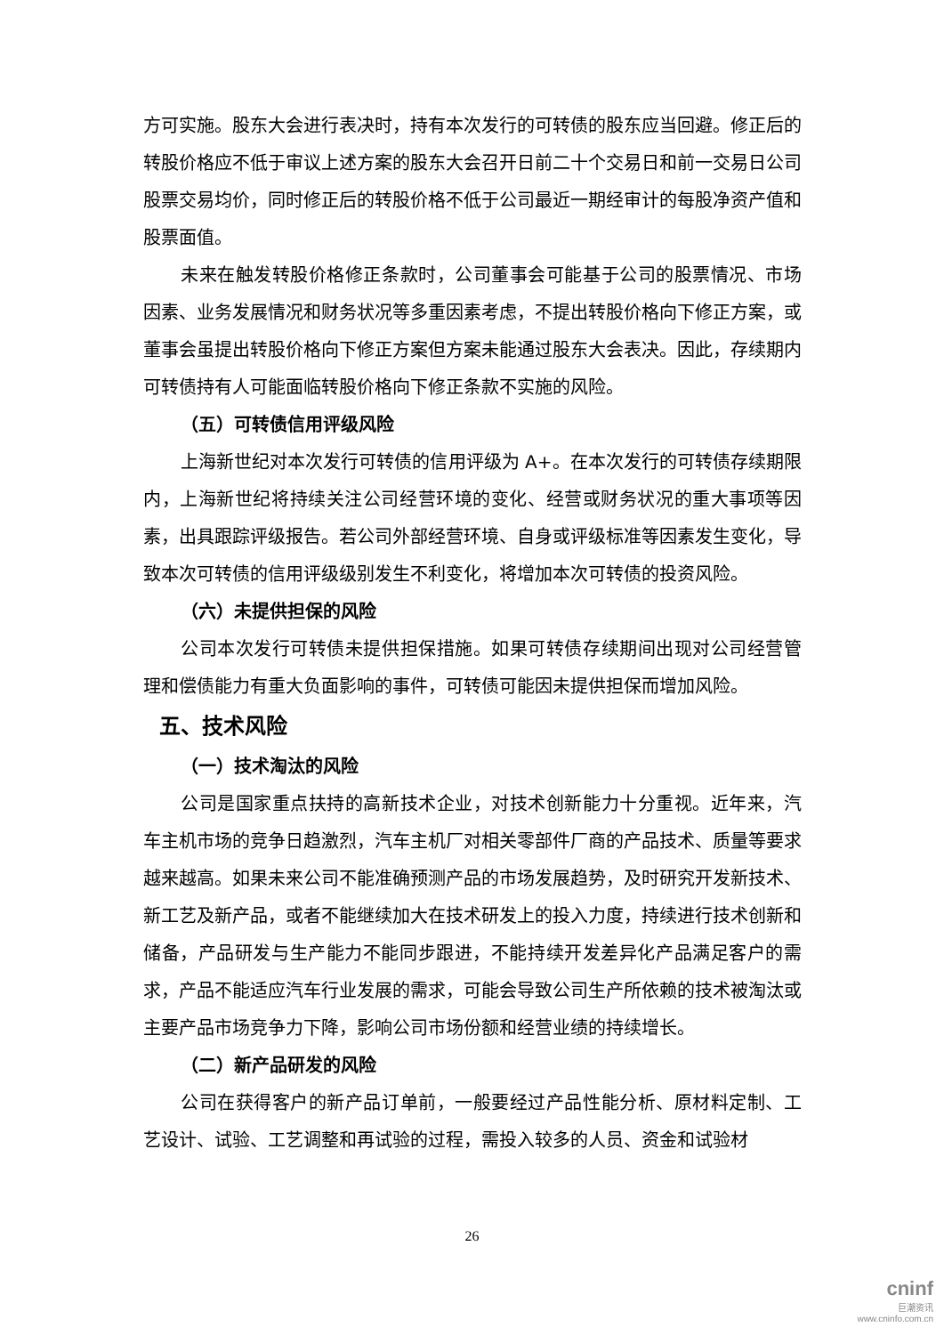方可实施。股东大会进行表决时，持有本次发行的可转债的股东应当回避。修正后的转股价格应不低于审议上述方案的股东大会召开日前二十个交易日和前一交易日公司股票交易均价，同时修正后的转股价格不低于公司最近一期经审计的每股净资产值和股票面值。
未来在触发转股价格修正条款时，公司董事会可能基于公司的股票情况、市场因素、业务发展情况和财务状况等多重因素考虑，不提出转股价格向下修正方案，或董事会虽提出转股价格向下修正方案但方案未能通过股东大会表决。因此，存续期内可转债持有人可能面临转股价格向下修正条款不实施的风险。
（五）可转债信用评级风险
上海新世纪对本次发行可转债的信用评级为 A+。在本次发行的可转债存续期限内，上海新世纪将持续关注公司经营环境的变化、经营或财务状况的重大事项等因素，出具跟踪评级报告。若公司外部经营环境、自身或评级标准等因素发生变化，导致本次可转债的信用评级级别发生不利变化，将增加本次可转债的投资风险。
（六）未提供担保的风险
公司本次发行可转债未提供担保措施。如果可转债存续期间出现对公司经营管理和偿债能力有重大负面影响的事件，可转债可能因未提供担保而增加风险。
五、技术风险
（一）技术淘汰的风险
公司是国家重点扶持的高新技术企业，对技术创新能力十分重视。近年来，汽车主机市场的竞争日趋激烈，汽车主机厂对相关零部件厂商的产品技术、质量等要求越来越高。如果未来公司不能准确预测产品的市场发展趋势，及时研究开发新技术、新工艺及新产品，或者不能继续加大在技术研发上的投入力度，持续进行技术创新和储备，产品研发与生产能力不能同步跟进，不能持续开发差异化产品满足客户的需求，产品不能适应汽车行业发展的需求，可能会导致公司生产所依赖的技术被淘汰或主要产品市场竞争力下降，影响公司市场份额和经营业绩的持续增长。
（二）新产品研发的风险
公司在获得客户的新产品订单前，一般要经过产品性能分析、原材料定制、工艺设计、试验、工艺调整和再试验的过程，需投入较多的人员、资金和试验材
26
cninf
巨潮资讯
www.cninfo.com.cn